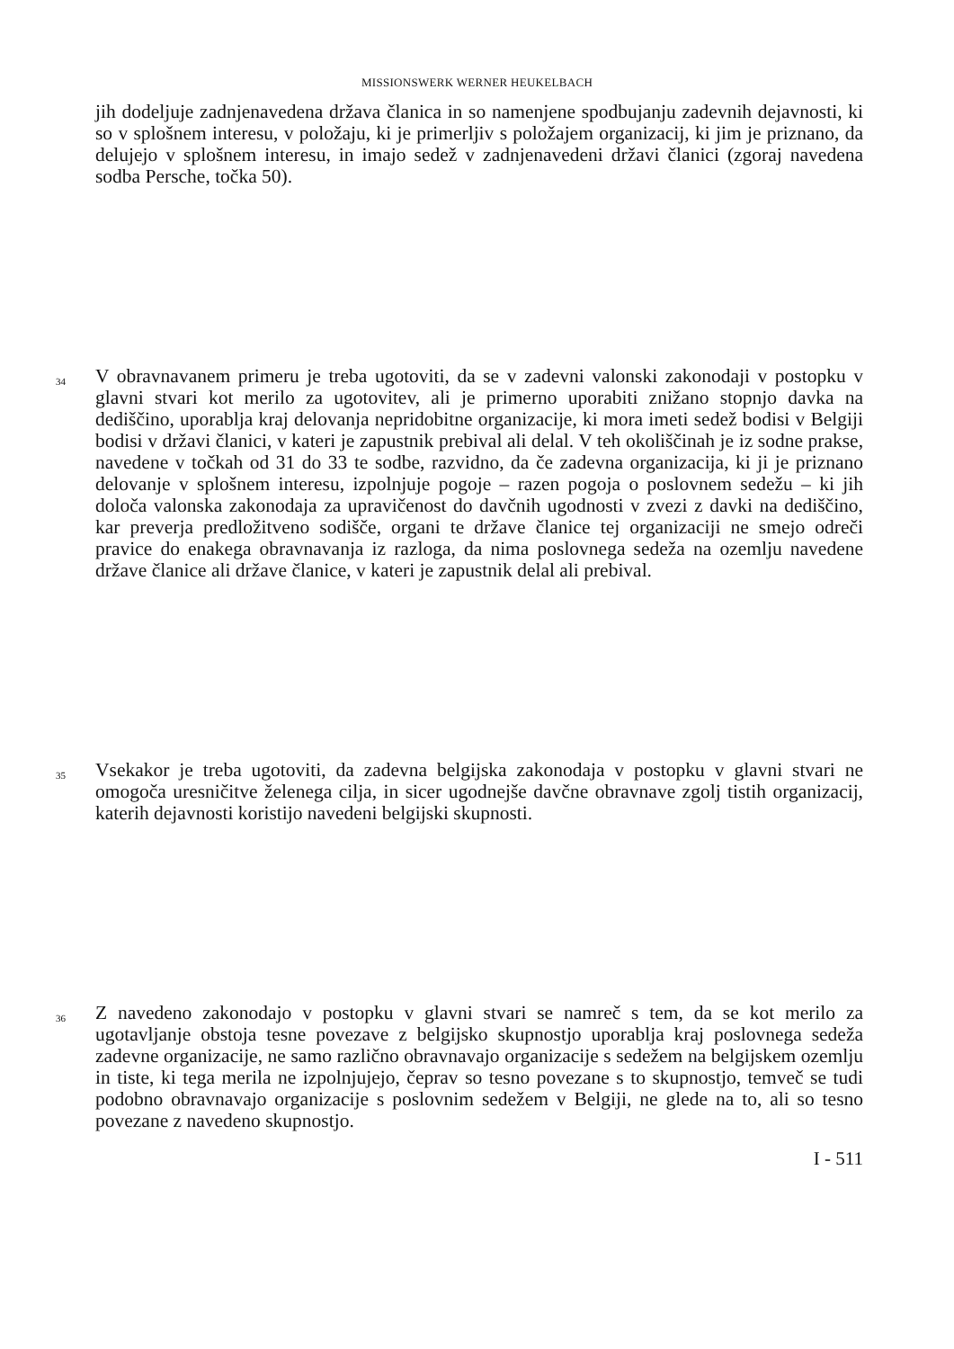MISSIONSWERK WERNER HEUKELBACH
jih dodeljuje zadnjenavedena država članica in so namenjene spodbujanju zadevnih dejavnosti, ki so v splošnem interesu, v položaju, ki je primerljiv s položajem organizacij, ki jim je priznano, da delujejo v splošnem interesu, in imajo sedež v zadnjenavedeni državi članici (zgoraj navedena sodba Persche, točka 50).
34
V obravnavanem primeru je treba ugotoviti, da se v zadevni valonski zakonodaji v postopku v glavni stvari kot merilo za ugotovitev, ali je primerno uporabiti znižano stopnjo davka na dediščino, uporablja kraj delovanja nepridobitne organizacije, ki mora imeti sedež bodisi v Belgiji bodisi v državi članici, v kateri je zapustnik prebival ali delal. V teh okoliščinah je iz sodne prakse, navedene v točkah od 31 do 33 te sodbe, razvidno, da če zadevna organizacija, ki ji je priznano delovanje v splošnem interesu, izpolnjuje pogoje – razen pogoja o poslovnem sedežu – ki jih določa valonska zakonodaja za upravičenost do davčnih ugodnosti v zvezi z davki na dediščino, kar preverja predložitveno sodišče, organi te države članice tej organizaciji ne smejo odreči pravice do enakega obravnavanja iz razloga, da nima poslovnega sedeža na ozemlju navedene države članice ali države članice, v kateri je zapustnik delal ali prebival.
35
Vsekakor je treba ugotoviti, da zadevna belgijska zakonodaja v postopku v glavni stvari ne omogoča uresničitve želenega cilja, in sicer ugodnejše davčne obravnave zgolj tistih organizacij, katerih dejavnosti koristijo navedeni belgijski skupnosti.
36
Z navedeno zakonodajo v postopku v glavni stvari se namreč s tem, da se kot merilo za ugotavljanje obstoja tesne povezave z belgijsko skupnostjo uporablja kraj poslovnega sedeža zadevne organizacije, ne samo različno obravnavajo organizacije s sedežem na belgijskem ozemlju in tiste, ki tega merila ne izpolnjujejo, čeprav so tesno povezane s to skupnostjo, temveč se tudi podobno obravnavajo organizacije s poslovnim sedežem v Belgiji, ne glede na to, ali so tesno povezane z navedeno skupnostjo.
I - 511